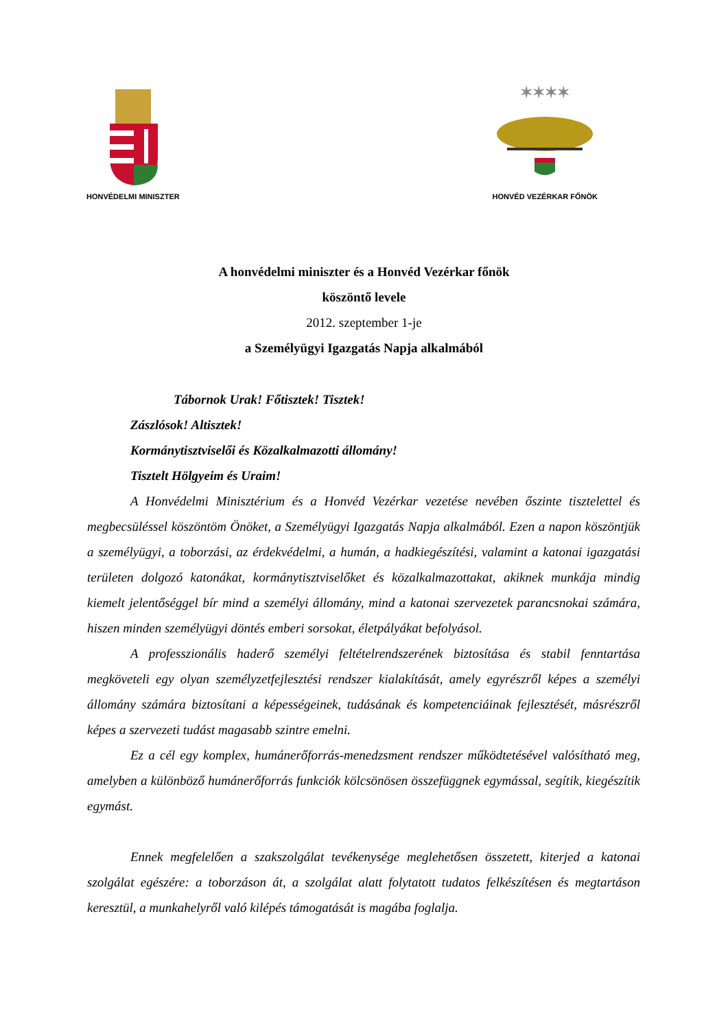HONVÉDELMI MINISZTER
✶✶✶✶
HONVÉD VEZÉRKAR FŐNÖK
A honvédelmi miniszter és a Honvéd Vezérkar főnök
köszöntő levele
2012. szeptember 1-je
a Személyügyi Igazgatás Napja alkalmából
Tábornok Urak! Főtisztek! Tisztek!
Zászlósok! Altisztek!
Kormánytisztviselői és Közalkalmazotti állomány!
Tisztelt Hölgyeim és Uraim!
A Honvédelmi Minisztérium és a Honvéd Vezérkar vezetése nevében őszinte tisztelettel és megbecsüléssel köszöntöm Önöket, a Személyügyi Igazgatás Napja alkalmából. Ezen a napon köszöntjük a személyügyi, a toborzási, az érdekvédelmi, a humán, a hadkiegészítési, valamint a katonai igazgatási területen dolgozó katonákat, kormánytisztviselőket és közalkalmazottakat, akiknek munkája mindig kiemelt jelentőséggel bír mind a személyi állomány, mind a katonai szervezetek parancsnokai számára, hiszen minden személyügyi döntés emberi sorsokat, életpályákat befolyásol.
A professzionális haderő személyi feltételrendszerének biztosítása és stabil fenntartása megköveteli egy olyan személyzetfejlesztési rendszer kialakítását, amely egyrészről képes a személyi állomány számára biztosítani a képességeinek, tudásának és kompetenciáinak fejlesztését, másrészről képes a szervezeti tudást magasabb szintre emelni.
Ez a cél egy komplex, humánerőforrás-menedzsment rendszer működtetésével valósítható meg, amelyben a különböző humánerőforrás funkciók kölcsönösen összefüggnek egymással, segítik, kiegészítik egymást.
Ennek megfelelően a szakszolgálat tevékenysége meglehetősen összetett, kiterjed a katonai szolgálat egészére: a toborzáson át, a szolgálat alatt folytatott tudatos felkészítésen és megtartáson keresztül, a munkahelyről való kilépés támogatását is magába foglalja.